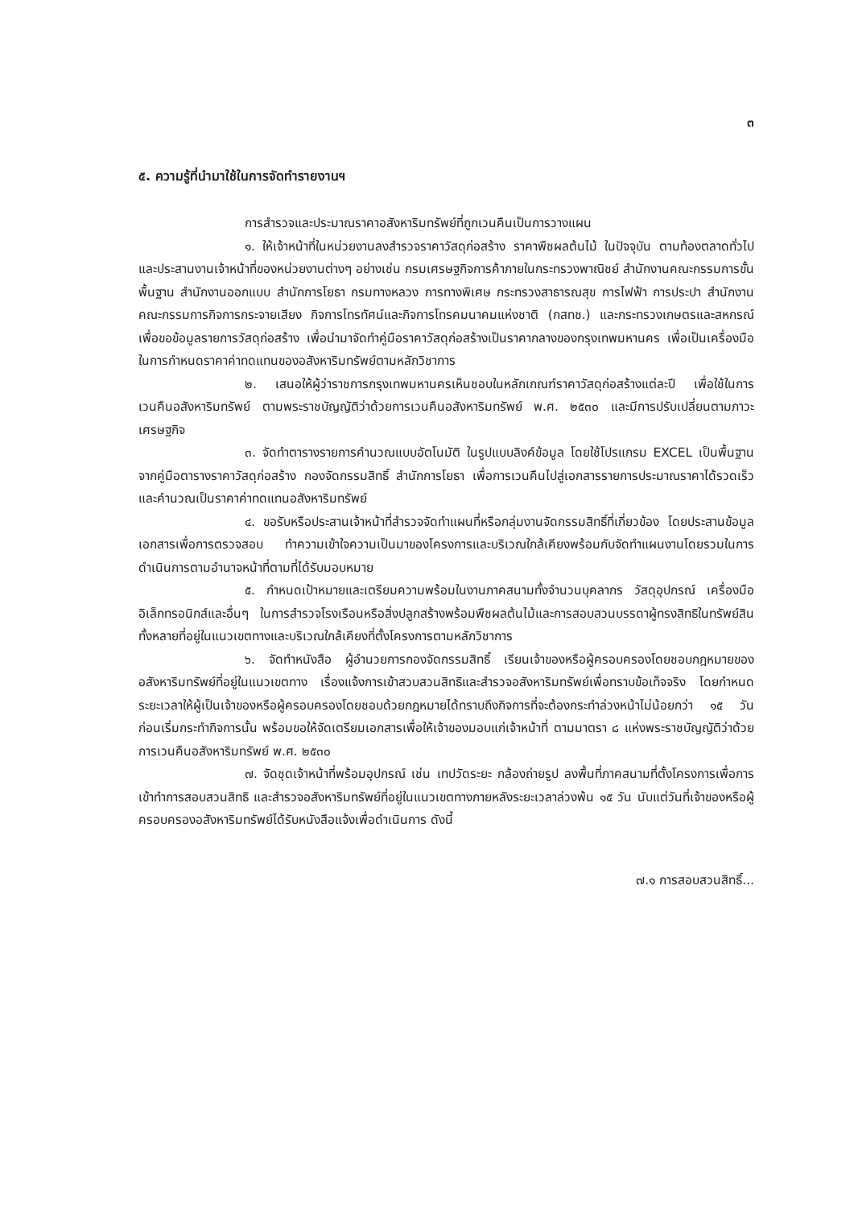๓
๕. ความรู้ที่นำมาใช้ในการจัดทำรายงานฯ
การสำรวจและประมาณราคาอสังหาริมทรัพย์ที่ถูกเวนคืนเป็นการวางแผน
๑. ให้เจ้าหน้าที่ในหน่วยงานลงสำรวจราคาวัสดุก่อสร้าง ราคาพืชผลต้นไม้ ในปัจจุบัน ตามท้องตลาดทั่วไปและประสานงานเจ้าหน้าที่ของหน่วยงานต่างๆ อย่างเช่น กรมเศรษฐกิจการค้าภายในกระทรวงพาณิชย์ สำนักงานคณะกรรมการขั้นพื้นฐาน สำนักงานออกแบบ สำนักการโยธา กรมทางหลวง การทางพิเศษ กระทรวงสาธารณสุข การไฟฟ้า การประปา สำนักงานคณะกรรมการกิจการกระจายเสียง กิจการโทรทัศน์และกิจการโทรคมนาคมแห่งชาติ (กสทช.) และกระทรวงเกษตรและสหกรณ์ เพื่อขอข้อมูลรายการวัสดุก่อสร้าง เพื่อนำมาจัดทำคู่มือราคาวัสดุก่อสร้างเป็นราคากลางของกรุงเทพมหานคร เพื่อเป็นเครื่องมือในการกำหนดราคาค่าทดแทนของอสังหาริมทรัพย์ตามหลักวิชาการ
๒. เสนอให้ผู้ว่าราชการกรุงเทพมหานครเห็นชอบในหลักเกณฑ์ราคาวัสดุก่อสร้างแต่ละปี เพื่อใช้ในการเวนคืนอสังหาริมทรัพย์ ตามพระราชบัญญัติว่าด้วยการเวนคืนอสังหาริมทรัพย์ พ.ศ. ๒๕๓๐ และมีการปรับเปลี่ยนตามภาวะเศรษฐกิจ
๓. จัดทำตารางรายการคำนวณแบบอัตโนมัติ ในรูปแบบลิงค์ข้อมูล โดยใช้โปรแกรม EXCEL เป็นพื้นฐาน จากคู่มือตารางราคาวัสดุก่อสร้าง กองจัดกรรมสิทธิ์ สำนักการโยธา เพื่อการเวนคืนไปสู่เอกสารรายการประมาณราคาได้รวดเร็ว และคำนวณเป็นราคาค่าทดแทนอสังหาริมทรัพย์
๔. ขอรับหรือประสานเจ้าหน้าที่สำรวจจัดทำแผนที่หรือกลุ่มงานจัดกรรมสิทธิ์ที่เกี่ยวข้อง โดยประสานข้อมูลเอกสารเพื่อการตรวจสอบ ทำความเข้าใจความเป็นมาของโครงการและบริเวณใกล้เคียงพร้อมกับจัดทำแผนงานโดยรวมในการดำเนินการตามอำนาจหน้าที่ตามที่ได้รับมอบหมาย
๕. กำหนดเป้าหมายและเตรียมความพร้อมในงานภาคสนามทั้งจำนวนบุคลากร วัสดุอุปกรณ์ เครื่องมืออิเล็กทรอนิกส์และอื่นๆ ในการสำรวจโรงเรือนหรือสิ่งปลูกสร้างพร้อมพืชผลต้นไม้และการสอบสวนบรรดาผู้ทรงสิทธิในทรัพย์สินทั้งหลายที่อยู่ในแนวเขตทางและบริเวณใกล้เคียงที่ตั้งโครงการตามหลักวิชาการ
๖. จัดทำหนังสือ ผู้อำนวยการกองจัดกรรมสิทธิ์ เรียนเจ้าของหรือผู้ครอบครองโดยชอบกฎหมายของอสังหาริมทรัพย์ที่อยู่ในแนวเขตทาง เรื่องแจ้งการเข้าสวบสวนสิทธิและสำรวจอสังหาริมทรัพย์เพื่อทราบข้อเท็จจริง โดยกำหนดระยะเวลาให้ผู้เป็นเจ้าของหรือผู้ครอบครองโดยชอบด้วยกฎหมายได้ทราบถึงกิจการที่จะต้องกระทำล่วงหน้าไม่น้อยกว่า ๑๕ วัน ก่อนเริ่มกระทำกิจการนั้น พร้อมขอให้จัดเตรียมเอกสารเพื่อให้เจ้าของมอบแก่เจ้าหน้าที่ ตามมาตรา ๘ แห่งพระราชบัญญัติว่าด้วยการเวนคืนอสังหาริมทรัพย์ พ.ศ. ๒๕๓๐
๗. จัดชุดเจ้าหน้าที่พร้อมอุปกรณ์ เช่น เทปวัดระยะ กล้องถ่ายรูป ลงพื้นที่ภาคสนามที่ตั้งโครงการเพื่อการเข้าทำการสอบสวนสิทธิ และสำรวจอสังหาริมทรัพย์ที่อยู่ในแนวเขตทางภายหลังระยะเวลาล่วงพ้น ๑๕ วัน นับแต่วันที่เจ้าของหรือผู้ครอบครองอสังหาริมทรัพย์ได้รับหนังสือแจ้งเพื่อดำเนินการ ดังนี้
๗.๑ การสอบสวนสิทธิ์...